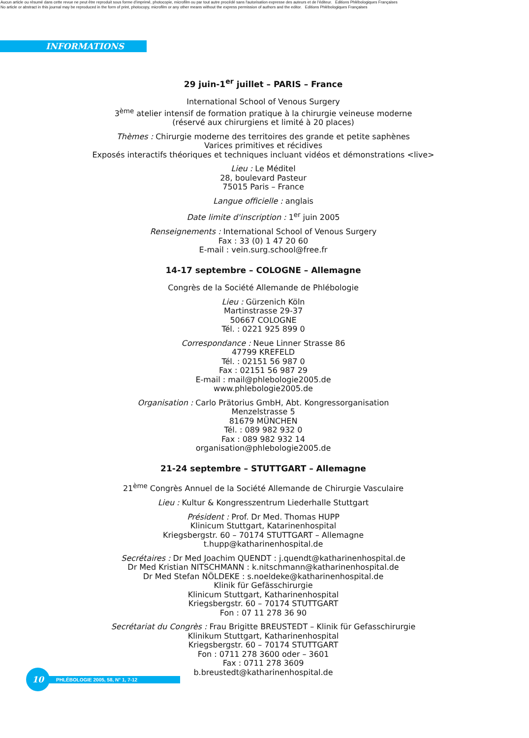Aucun article ou résumé dans cette revue ne peut être reproduit sous forme d'imprimé, photocopie, microfilm ou par tout autre procédé sans l'autorisation expresse des auteurs et de l'éditeur. Editions Phlébologiques Françaises
No article or abstract in this journal may be reproduced in the form of print, photocopy, microfilm or any other means without the express permission of authors and the editor. Editions Phlébologiques Françaises
INFORMATIONS
29 juin-1<sup>er</sup> juillet – PARIS – France
International School of Venous Surgery
3<sup>ème</sup> atelier intensif de formation pratique à la chirurgie veineuse moderne
(réservé aux chirurgiens et limité à 20 places)
Thèmes : Chirurgie moderne des territoires des grande et petite saphènes
Varices primitives et récidives
Exposés interactifs théoriques et techniques incluant vidéos et démonstrations <live>
Lieu : Le Méditel
28, boulevard Pasteur
75015 Paris – France
Langue officielle : anglais
Date limite d'inscription : 1<sup>er</sup> juin 2005
Renseignements : International School of Venous Surgery
Fax : 33 (0) 1 47 20 60
E-mail : vein.surg.school@free.fr
14-17 septembre – COLOGNE – Allemagne
Congrès de la Société Allemande de Phlébologie
Lieu : Gürzenich Köln
Martinstrasse 29-37
50667 COLOGNE
Tél. : 0221 925 899 0
Correspondance : Neue Linner Strasse 86
47799 KREFELD
Tél. : 02151 56 987 0
Fax : 02151 56 987 29
E-mail : mail@phlebologie2005.de
www.phlebologie2005.de
Organisation : Carlo Prätorius GmbH, Abt. Kongressorganisation
Menzelstrasse 5
81679 MÜNCHEN
Tél. : 089 982 932 0
Fax : 089 982 932 14
organisation@phlebologie2005.de
21-24 septembre – STUTTGART – Allemagne
21<sup>ème</sup> Congrès Annuel de la Société Allemande de Chirurgie Vasculaire
Lieu : Kultur & Kongresszentrum Liederhalle Stuttgart
Président : Prof. Dr Med. Thomas HUPP
Klinicum Stuttgart, Katarinenhospital
Kriegsbergstr. 60 – 70174 STUTTGART – Allemagne
t.hupp@katharinenhospital.de
Secrétaires : Dr Med Joachim QUENDT : j.quendt@katharinenhospital.de
Dr Med Kristian NITSCHMANN : k.nitschmann@katharinenhospital.de
Dr Med Stefan NÖLDEKE : s.noeldeke@katharinenhospital.de
Klinik für Gefässchirurgie
Klinicum Stuttgart, Katharinenhospital
Kriegsbergstr. 60 – 70174 STUTTGART
Fon : 07 11 278 36 90
Secrétariat du Congrès : Frau Brigitte BREUSTEDT – Klinik für Gefasschirurgie
Klinikum Stuttgart, Katharinenhospital
Kriegsbergstr. 60 – 70174 STUTTGART
Fon : 0711 278 3600 oder – 3601
Fax : 0711 278 3609
b.breustedt@katharinenhospital.de
10
PHLÉBOLOGIE 2005, 58, N° 1, 7-12